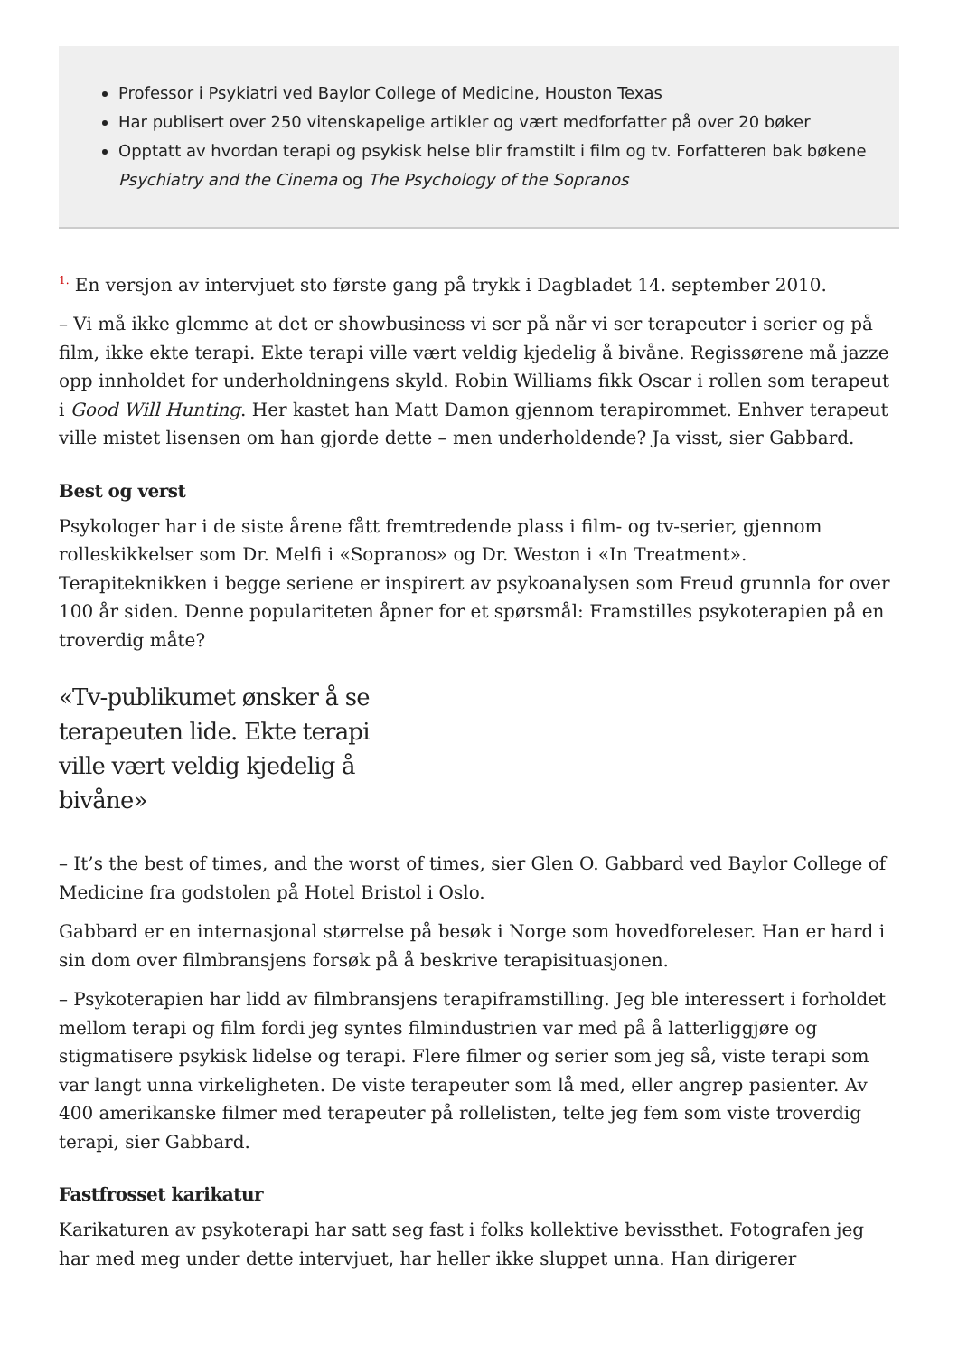Professor i Psykiatri ved Baylor College of Medicine, Houston Texas
Har publisert over 250 vitenskapelige artikler og vært medforfatter på over 20 bøker
Opptatt av hvordan terapi og psykisk helse blir framstilt i film og tv. Forfatteren bak bøkene Psychiatry and the Cinema og The Psychology of the Sopranos
<sup>1.</sup> En versjon av intervjuet sto første gang på trykk i Dagbladet 14. september 2010.
– Vi må ikke glemme at det er showbusiness vi ser på når vi ser terapeuter i serier og på film, ikke ekte terapi. Ekte terapi ville vært veldig kjedelig å bivåne. Regissørene må jazze opp innholdet for underholdningens skyld. Robin Williams fikk Oscar i rollen som terapeut i Good Will Hunting. Her kastet han Matt Damon gjennom terapirommet. Enhver terapeut ville mistet lisensen om han gjorde dette – men underholdende? Ja visst, sier Gabbard.
Best og verst
Psykologer har i de siste årene fått fremtredende plass i film- og tv-serier, gjennom rolleskikkelser som Dr. Melfi i «Sopranos» og Dr. Weston i «In Treatment». Terapiteknikken i begge seriene er inspirert av psykoanalysen som Freud grunnla for over 100 år siden. Denne populariteten åpner for et spørsmål: Framstilles psykoterapien på en troverdig måte?
«Tv-publikumet ønsker å se terapeuten lide. Ekte terapi ville vært veldig kjedelig å bivåne»
– It’s the best of times, and the worst of times, sier Glen O. Gabbard ved Baylor College of Medicine fra godstolen på Hotel Bristol i Oslo.
Gabbard er en internasjonal størrelse på besøk i Norge som hovedforeleser. Han er hard i sin dom over filmbransjens forsøk på å beskrive terapisituasjonen.
– Psykoterapien har lidd av filmbransjens terapiframstilling. Jeg ble interessert i forholdet mellom terapi og film fordi jeg syntes filmindustrien var med på å latterliggjøre og stigmatisere psykisk lidelse og terapi. Flere filmer og serier som jeg så, viste terapi som var langt unna virkeligheten. De viste terapeuter som lå med, eller angrep pasienter. Av 400 amerikanske filmer med terapeuter på rollelisten, telte jeg fem som viste troverdig terapi, sier Gabbard.
Fastfrosset karikatur
Karikaturen av psykoterapi har satt seg fast i folks kollektive bevissthet. Fotografen jeg har med meg under dette intervjuet, har heller ikke sluppet unna. Han dirigerer